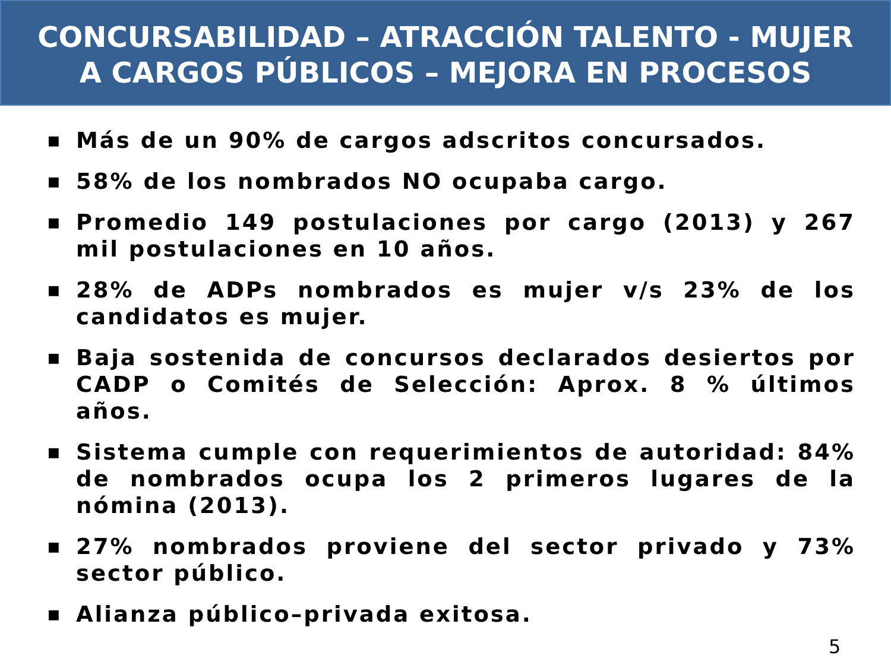CONCURSABILIDAD – ATRACCIÓN TALENTO - MUJER
A CARGOS PÚBLICOS – MEJORA EN PROCESOS
■ Más de un 90% de cargos adscritos concursados.
■ 58% de los nombrados NO ocupaba cargo.
■ Promedio 149 postulaciones por cargo (2013) y 267 mil postulaciones en 10 años.
■ 28% de ADPs nombrados es mujer v/s 23% de los candidatos es mujer.
■ Baja sostenida de concursos declarados desiertos por CADP o Comités de Selección: Aprox. 8 % últimos años.
■ Sistema cumple con requerimientos de autoridad: 84% de nombrados ocupa los 2 primeros lugares de la nómina (2013).
■ 27% nombrados proviene del sector privado y 73% sector público.
■ Alianza público–privada exitosa.
5